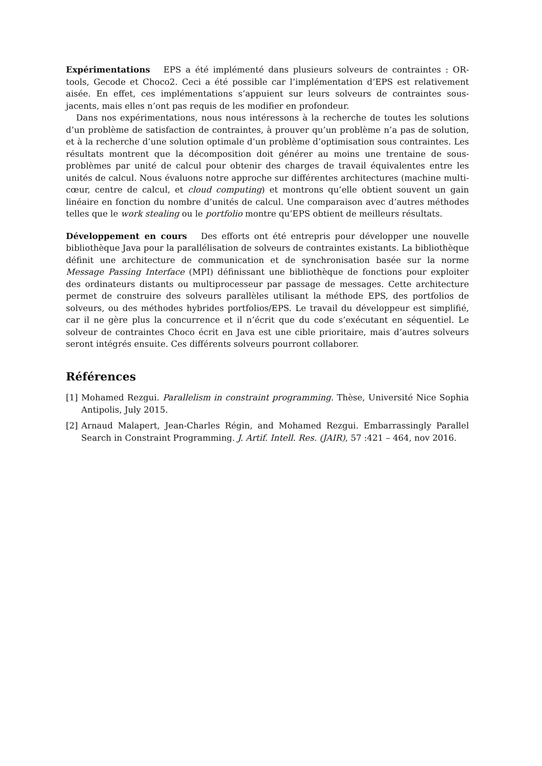Expérimentations EPS a été implémenté dans plusieurs solveurs de contraintes : OR-tools, Gecode et Choco2. Ceci a été possible car l’implémentation d’EPS est relativement aisée. En effet, ces implémentations s’appuient sur leurs solveurs de contraintes sous-jacents, mais elles n’ont pas requis de les modifier en profondeur.
Dans nos expérimentations, nous nous intéressons à la recherche de toutes les solutions d’un problème de satisfaction de contraintes, à prouver qu’un problème n’a pas de solution, et à la recherche d’une solution optimale d’un problème d’optimisation sous contraintes. Les résultats montrent que la décomposition doit générer au moins une trentaine de sous-problèmes par unité de calcul pour obtenir des charges de travail équivalentes entre les unités de calcul. Nous évaluons notre approche sur différentes architectures (machine multi-cœur, centre de calcul, et cloud computing) et montrons qu’elle obtient souvent un gain linéaire en fonction du nombre d’unités de calcul. Une comparaison avec d’autres méthodes telles que le work stealing ou le portfolio montre qu’EPS obtient de meilleurs résultats.
Développement en cours Des efforts ont été entrepris pour développer une nouvelle bibliothèque Java pour la parallélisation de solveurs de contraintes existants. La bibliothèque définit une architecture de communication et de synchronisation basée sur la norme Message Passing Interface (MPI) définissant une bibliothèque de fonctions pour exploiter des ordinateurs distants ou multiprocesseur par passage de messages. Cette architecture permet de construire des solveurs parallèles utilisant la méthode EPS, des portfolios de solveurs, ou des méthodes hybrides portfolios/EPS. Le travail du développeur est simplifié, car il ne gère plus la concurrence et il n’écrit que du code s’exécutant en séquentiel. Le solveur de contraintes Choco écrit en Java est une cible prioritaire, mais d’autres solveurs seront intégrés ensuite. Ces différents solveurs pourront collaborer.
Références
[1] Mohamed Rezgui. Parallelism in constraint programming. Thèse, Université Nice Sophia Antipolis, July 2015.
[2] Arnaud Malapert, Jean-Charles Régin, and Mohamed Rezgui. Embarrassingly Parallel Search in Constraint Programming. J. Artif. Intell. Res. (JAIR), 57 :421 – 464, nov 2016.